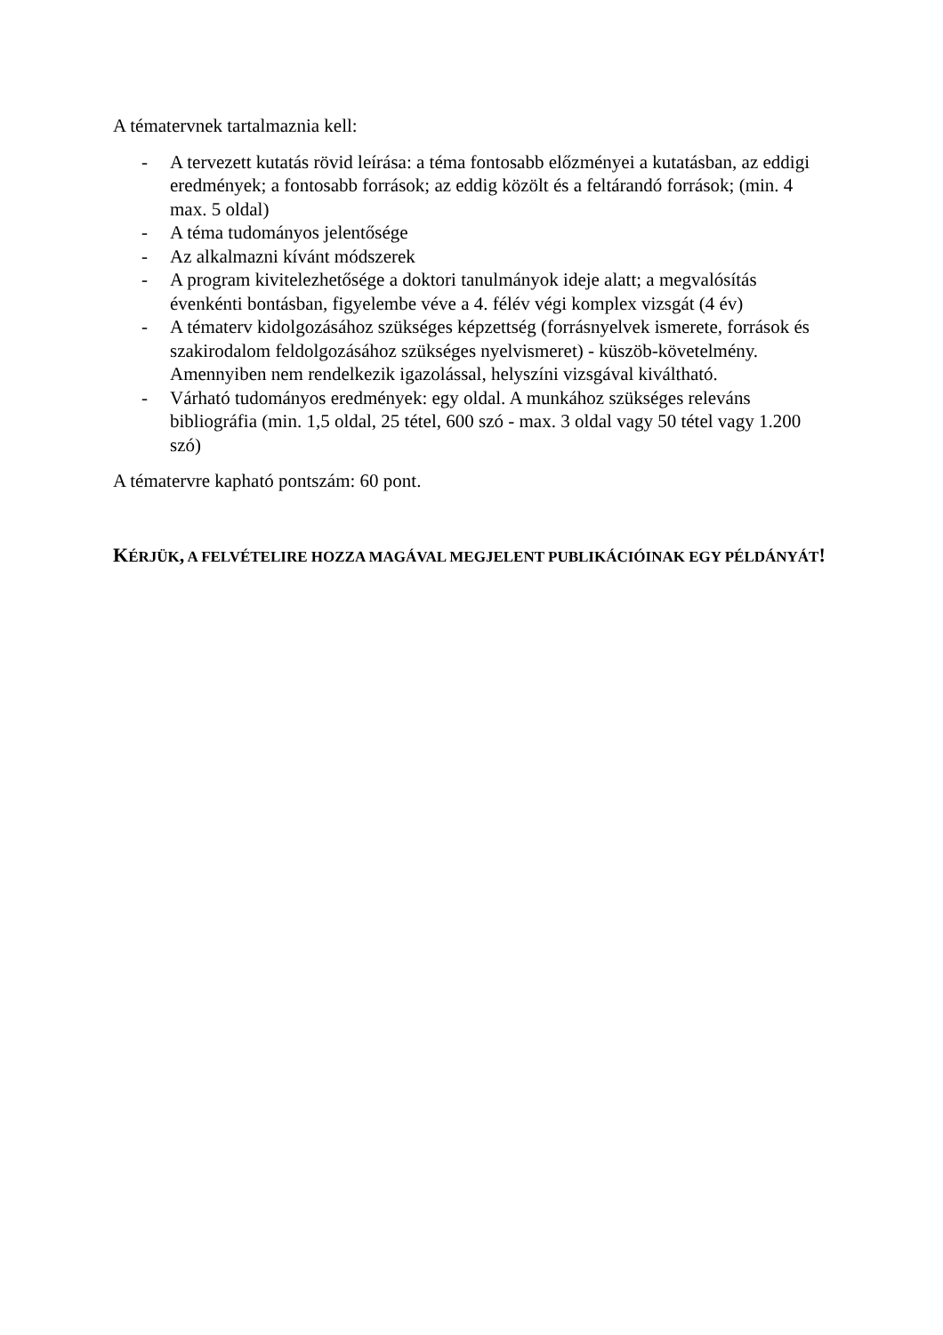A tématervnek tartalmaznia kell:
- A tervezett kutatás rövid leírása: a téma fontosabb előzményei a kutatásban, az eddigi eredmények; a fontosabb források; az eddig közölt és a feltárandó források; (min. 4 max. 5 oldal)
- A téma tudományos jelentősége
- Az alkalmazni kívánt módszerek
- A program kivitelezhetősége a doktori tanulmányok ideje alatt; a megvalósítás évenkénti bontásban, figyelembe véve a 4. félév végi komplex vizsgát (4 év)
- A tématerv kidolgozásához szükséges képzettség (forrásnyelvek ismerete, források és szakirodalom feldolgozásához szükséges nyelvismeret) - küszöb-követelmény. Amennyiben nem rendelkezik igazolással, helyszíni vizsgával kiváltható.
- Várható tudományos eredmények: egy oldal. A munkához szükséges releváns bibliográfia (min. 1,5 oldal, 25 tétel, 600 szó - max. 3 oldal vagy 50 tétel vagy 1.200 szó)
A tématervre kapható pontszám: 60 pont.
KÉRJÜK, A FELVÉTELIRE HOZZA MAGÁVAL MEGJELENT PUBLIKÁCIÓINAK EGY PÉLDÁNYÁT!